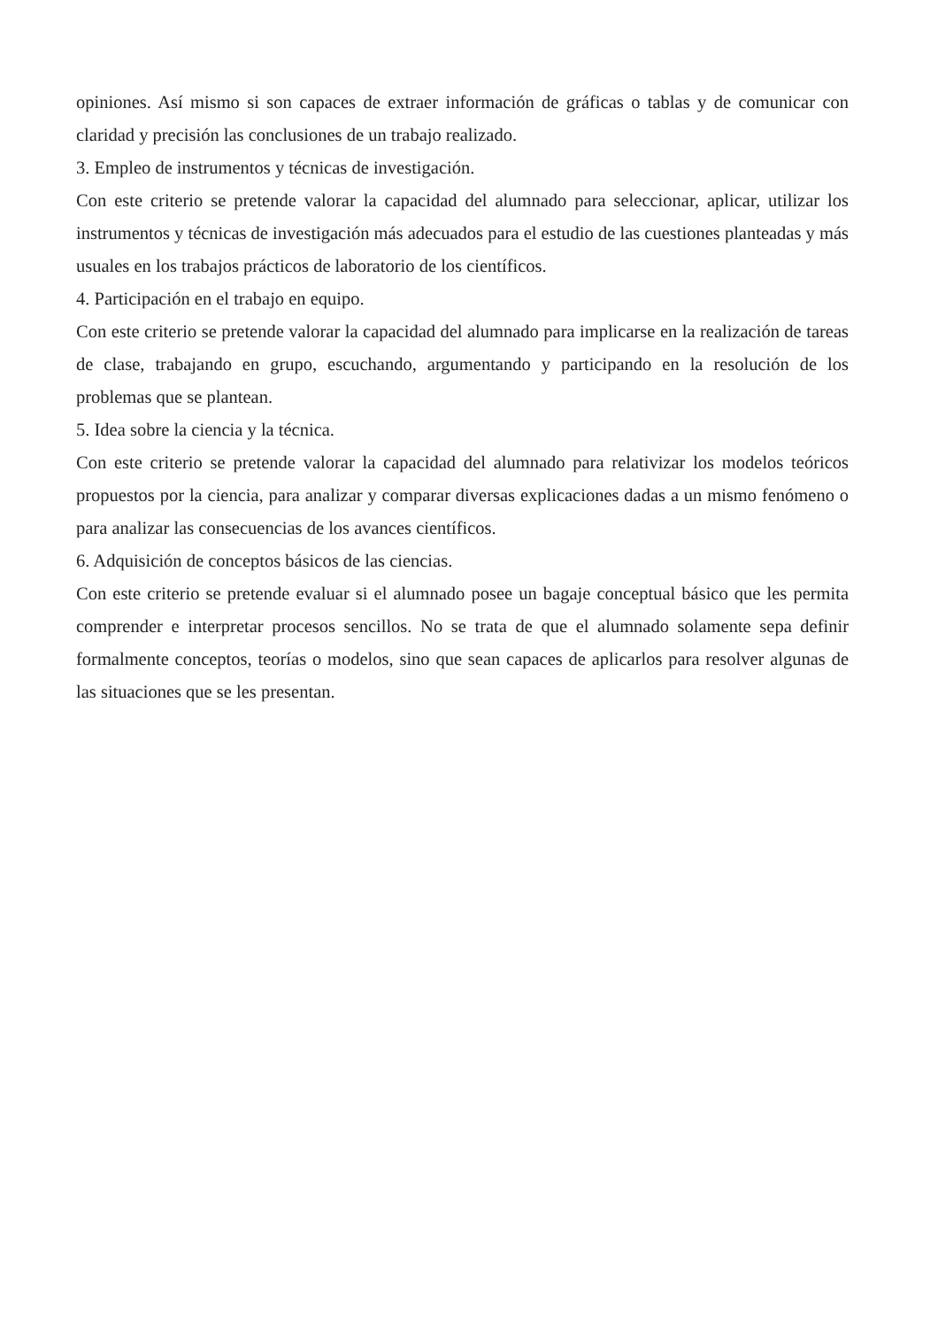opiniones. Así mismo si son capaces de extraer información de gráficas o tablas y de comunicar con claridad y precisión las conclusiones de un trabajo realizado.
3. Empleo de instrumentos y técnicas de investigación.
Con este criterio se pretende valorar la capacidad del alumnado para seleccionar, aplicar, utilizar los instrumentos y técnicas de investigación más adecuados para el estudio de las cuestiones planteadas y más usuales en los trabajos prácticos de laboratorio de los científicos.
4. Participación en el trabajo en equipo.
Con este criterio se pretende valorar la capacidad del alumnado para implicarse en la realización de tareas de clase, trabajando en grupo, escuchando, argumentando y participando en la resolución de los problemas que se plantean.
5. Idea sobre la ciencia y la técnica.
Con este criterio se pretende valorar la capacidad del alumnado para relativizar los modelos teóricos propuestos por la ciencia, para analizar y comparar diversas explicaciones dadas a un mismo fenómeno o para analizar las consecuencias de los avances científicos.
6. Adquisición de conceptos básicos de las ciencias.
Con este criterio se pretende evaluar si el alumnado posee un bagaje conceptual básico que les permita comprender e interpretar procesos sencillos. No se trata de que el alumnado solamente sepa definir formalmente conceptos, teorías o modelos, sino que sean capaces de aplicarlos para resolver algunas de las situaciones que se les presentan.